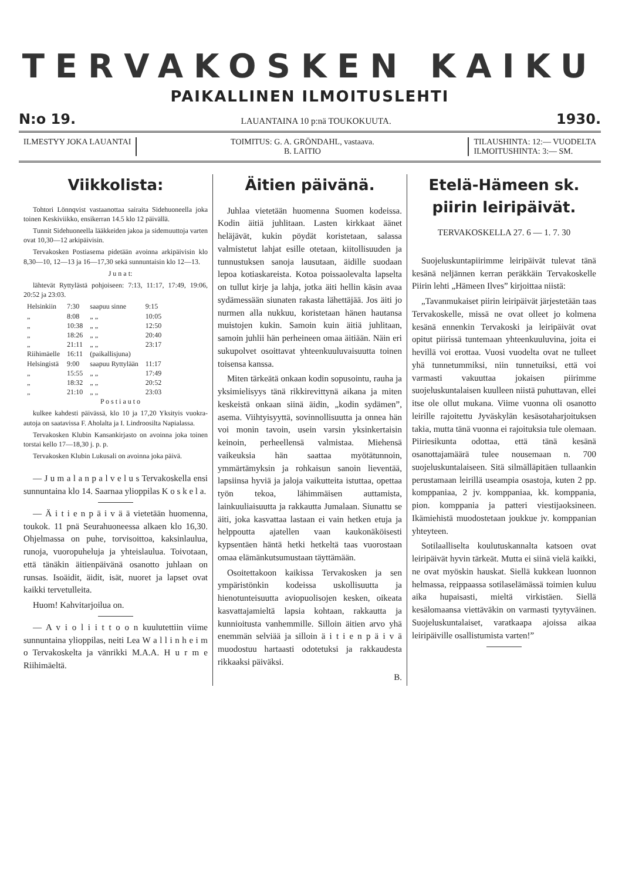TERVAKOSKEN KAIKU
PAIKALLINEN ILMOITUSLEHTI
N:o 19. LAUANTAINA 10 p:nä TOUKOKUUTA. 1930.
ILMESTYY JOKA LAUANTAI TOIMITUS: G. A. GRÖNDAHL, vastaava.
B. LAITIO
TILAUSHINTA: 12:— VUODELTA
ILMOITUSHINTA: 3:— SM.
Viikkolista:
Tohtori Lönnqvist vastaanottaa sairaita Sidehuoneella joka toinen Keskiviikko, ensikerran 14.5 klo 12 päivällä.
Tunnit Sidehuoneella lääkkeiden jakoa ja sidemuuttoja varten ovat 10,30—12 arkipäivisin.
Tervakosken Postiasema pidetään avoinna arkipäivisin klo 8,30—10, 12—13 ja 16—17,30 sekä sunnuntaisin klo 12—13.
J u n a t:
lähtevät Ryttylästä pohjoiseen: 7:13, 11:17, 17:49, 19:06, 20:52 ja 23:03.
| Helsinkiin | 7:30 | saapuu sinne | 9:15 |
| „ | 8:08 | „ „ | 10:05 |
| „ | 10:38 | „ „ | 12:50 |
| „ | 18:26 | „ „ | 20:40 |
| „ | 21:11 | „ „ | 23:17 |
| Riihimäelle | 16:11 | (paikallisjuna) | |
| Helsingistä | 9:00 | saapuu Ryttylään | 11:17 |
| „ | 15:55 | „ „ | 17:49 |
| „ | 18:32 | „ „ | 20:52 |
| „ | 21:10 | „ „ | 23:03 |
P o s t i a u t o
kulkee kahdesti päivässä, klo 10 ja 17,20 Yksityis vuokra-autoja on saatavissa F. Aholalta ja I. Lindroosilta Napialassa.
Tervakosken Klubin Kansankirjasto on avoinna joka toinen torstai kello 17—18,30 j. p. p.
Tervakosken Klubin Lukusali on avoinna joka päivä.
— J u m a l a n p a l v e l u s Tervakoskella ensi sunnuntaina klo 14. Saarnaa ylioppilas K o s k e l a.
— Ä i t i e n p ä i v ä ä vietetään huomenna, toukok. 11 pnä Seurahuoneessa alkaen klo 16,30. Ohjelmassa on puhe, torvisoittoa, kaksinlaulua, runoja, vuoropuheluja ja yhteislaulua. Toivotaan, että tänäkin äitienpäivänä osanotto juhlaan on runsas. Isoäidit, äidit, isät, nuoret ja lapset ovat kaikki tervetulleita.
Huom! Kahvitarjoilua on.
— A v i o l i i t t o o n kuulutettiin viime sunnuntaina ylioppilas, neiti Lea W a l l i n h e i m o Tervakoskelta ja vänrikki M.A.A. H u r m e Riihimäeltä.
Äitien päivänä.
Juhlaa vietetään huomenna Suomen kodeissa. Kodin äitiä juhlitaan. Lasten kirkkaat äänet heläjävät, kukin pöydät koristetaan, salassa valmistetut lahjat esille otetaan, kiitollisuuden ja tunnustuksen sanoja lausutaan, äidille suodaan lepoa kotiaskareista. Kotoa poissaolevalta lapselta on tullut kirje ja lahja, jotka äiti hellin käsin avaa sydämessään siunaten rakasta lähettäjää. Jos äiti jo nurmen alla nukkuu, koristetaan hänen hautansa muistojen kukin. Samoin kuin äitiä juhlitaan, samoin juhlii hän perheineen omaa äitiään. Näin eri sukupolvet osoittavat yhteenkuuluvaisuutta toinen toisensa kanssa.
Miten tärkeätä onkaan kodin sopusointu, rauha ja yksimielisyys tänä rikkirevittynä aikana ja miten keskeistä onkaan siinä äidin, „kodin sydämen”, asema. Viihtyisyyttä, sovinnollisuutta ja onnea hän voi monin tavoin, usein varsin yksinkertaisin keinoin, perheellensä valmistaa. Miehensä vaikeuksia hän saattaa myötätunnoin, ymmärtämyksin ja rohkaisun sanoin lieventää, lapsiinsa hyviä ja jaloja vaikutteita istuttaa, opettaa työn tekoa, lähimmäisen auttamista, lainkuuliaisuutta ja rakkautta Jumalaan. Siunattu se äiti, joka kasvattaa lastaan ei vain hetken etuja ja helppoutta ajatellen vaan kaukonäköisesti kypsentäen häntä hetki hetkeltä taas vuorostaan omaa elämänkutsumustaan täyttämään.
Osoitettakoon kaikissa Tervakosken ja sen ympäristönkin kodeissa uskollisuutta ja hienotunteisuutta aviopuolisojen kesken, oikeata kasvattajamieltä lapsia kohtaan, rakkautta ja kunnioitusta vanhemmille. Silloin äitien arvo yhä enemmän selviää ja silloin ä i t i e n p ä i v ä muodostuu hartaasti odotetuksi ja rakkaudesta rikkaaksi päiväksi.
B.
Etelä-Hämeen sk. piirin leiripäivät.
TERVAKOSKELLA 27. 6 — 1. 7. 30
Suojeluskuntapiirimme leiripäivät tulevat tänä kesänä neljännen kerran peräkkäin Tervakoskelle Piirin lehti „Hämeen Ilves” kirjoittaa niistä:
„Tavanmukaiset piirin leiripäivät järjestetään taas Tervakoskelle, missä ne ovat olleet jo kolmena kesänä ennenkin Tervakoski ja leiripäivät ovat opitut piirissä tuntemaan yhteenkuuluvina, joita ei hevillä voi erottaa. Vuosi vuodelta ovat ne tulleet yhä tunnetummiksi, niin tunnetuiksi, että voi varmasti vakuuttaa jokaisen piirimme suojeluskuntalaisen kuulleen niistä puhuttavan, ellei itse ole ollut mukana. Viime vuonna oli osanotto leirille rajoitettu Jyväskylän kesäsotaharjoituksen takia, mutta tänä vuonna ei rajoituksia tule olemaan. Piiriesikunta odottaa, että tänä kesänä osanottajamäärä tulee nousemaan n. 700 suojeluskuntalaiseen. Sitä silmälläpitäen tullaankin perustamaan leirillä useampia osastoja, kuten 2 pp. komppaniaa, 2 jv. komppaniaa, kk. komppania, pion. komppania ja patteri viestijaoksineen. Ikämiehistä muodostetaan joukkue jv. komppanian yhteyteen.
Sotilaalliselta koulutuskannalta katsoen ovat leiripäivät hyvin tärkeät. Mutta ei siinä vielä kaikki, ne ovat myöskin hauskat. Siellä kukkean luonnon helmassa, reippaassa sotilaselämässä toimien kuluu aika hupaisasti, mieltä virkistäen. Siellä kesälomaansa viettäväkin on varmasti tyytyväinen. Suojeluskuntalaiset, varatkaapa ajoissa aikaa leiripäiville osallistumista varten!”